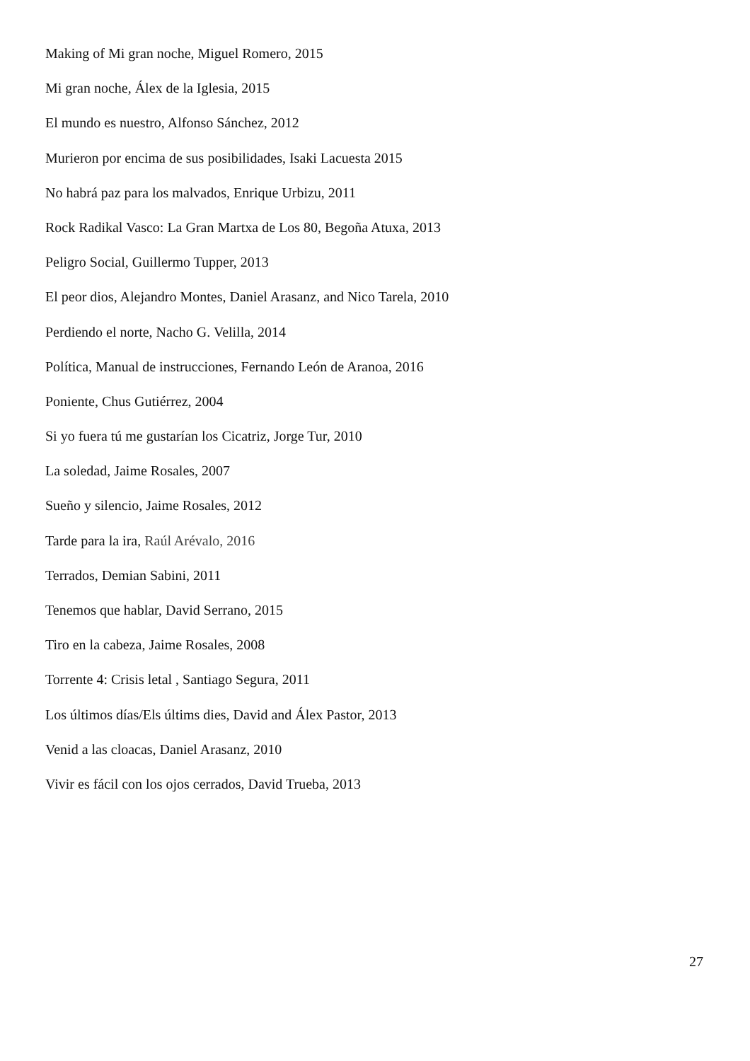Making of Mi gran noche, Miguel Romero, 2015
Mi gran noche, Álex de la Iglesia, 2015
El mundo es nuestro, Alfonso Sánchez, 2012
Murieron por encima de sus posibilidades, Isaki Lacuesta 2015
No habrá paz para los malvados, Enrique Urbizu, 2011
Rock Radikal Vasco: La Gran Martxa de Los 80, Begoña Atuxa, 2013
Peligro Social, Guillermo Tupper, 2013
El peor dios, Alejandro Montes, Daniel Arasanz, and Nico Tarela, 2010
Perdiendo el norte, Nacho G. Velilla, 2014
Política, Manual de instrucciones, Fernando León de Aranoa, 2016
Poniente, Chus Gutiérrez, 2004
Si yo fuera tú me gustarían los Cicatriz, Jorge Tur, 2010
La soledad, Jaime Rosales, 2007
Sueño y silencio, Jaime Rosales, 2012
Tarde para la ira, Raúl Arévalo, 2016
Terrados, Demian Sabini, 2011
Tenemos que hablar, David Serrano, 2015
Tiro en la cabeza, Jaime Rosales, 2008
Torrente 4: Crisis letal , Santiago Segura, 2011
Los últimos días/Els últims dies, David and Álex Pastor, 2013
Venid a las cloacas, Daniel Arasanz, 2010
Vivir es fácil con los ojos cerrados, David Trueba, 2013
27